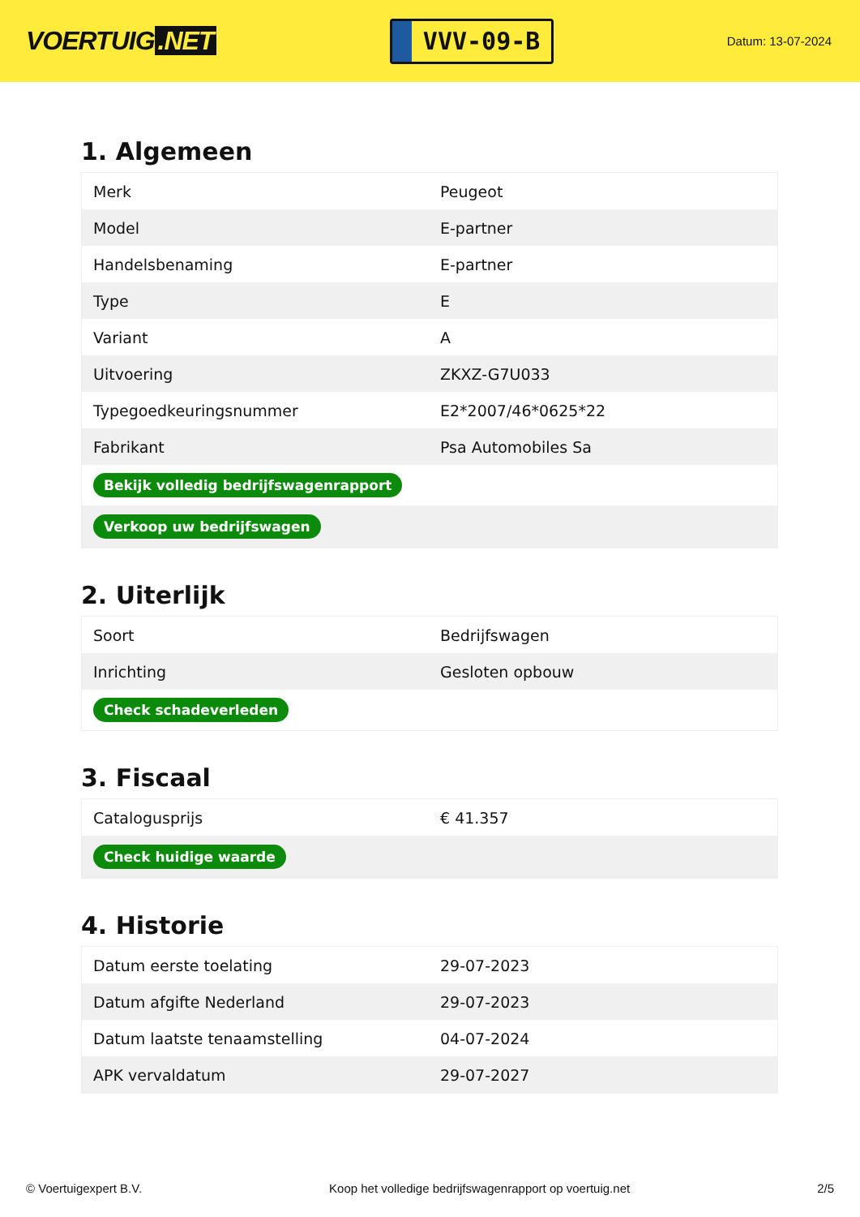VOERTUIG.NET
VVV-09-B
Datum: 13-07-2024
1. Algemeen
| Merk | Peugeot |
| Model | E-partner |
| Handelsbenaming | E-partner |
| Type | E |
| Variant | A |
| Uitvoering | ZKXZ-G7U033 |
| Typegoedkeuringsnummer | E2*2007/46*0625*22 |
| Fabrikant | Psa Automobiles Sa |
| Bekijk volledig bedrijfswagenrapport | |
| Verkoop uw bedrijfswagen | |
2. Uiterlijk
| Soort | Bedrijfswagen |
| Inrichting | Gesloten opbouw |
| Check schadeverleden | |
3. Fiscaal
| Catalogusprijs | € 41.357 |
| Check huidige waarde | |
4. Historie
| Datum eerste toelating | 29-07-2023 |
| Datum afgifte Nederland | 29-07-2023 |
| Datum laatste tenaamstelling | 04-07-2024 |
| APK vervaldatum | 29-07-2027 |
© Voertuigexpert B.V. Koop het volledige bedrijfswagenrapport op voertuig.net 2/5